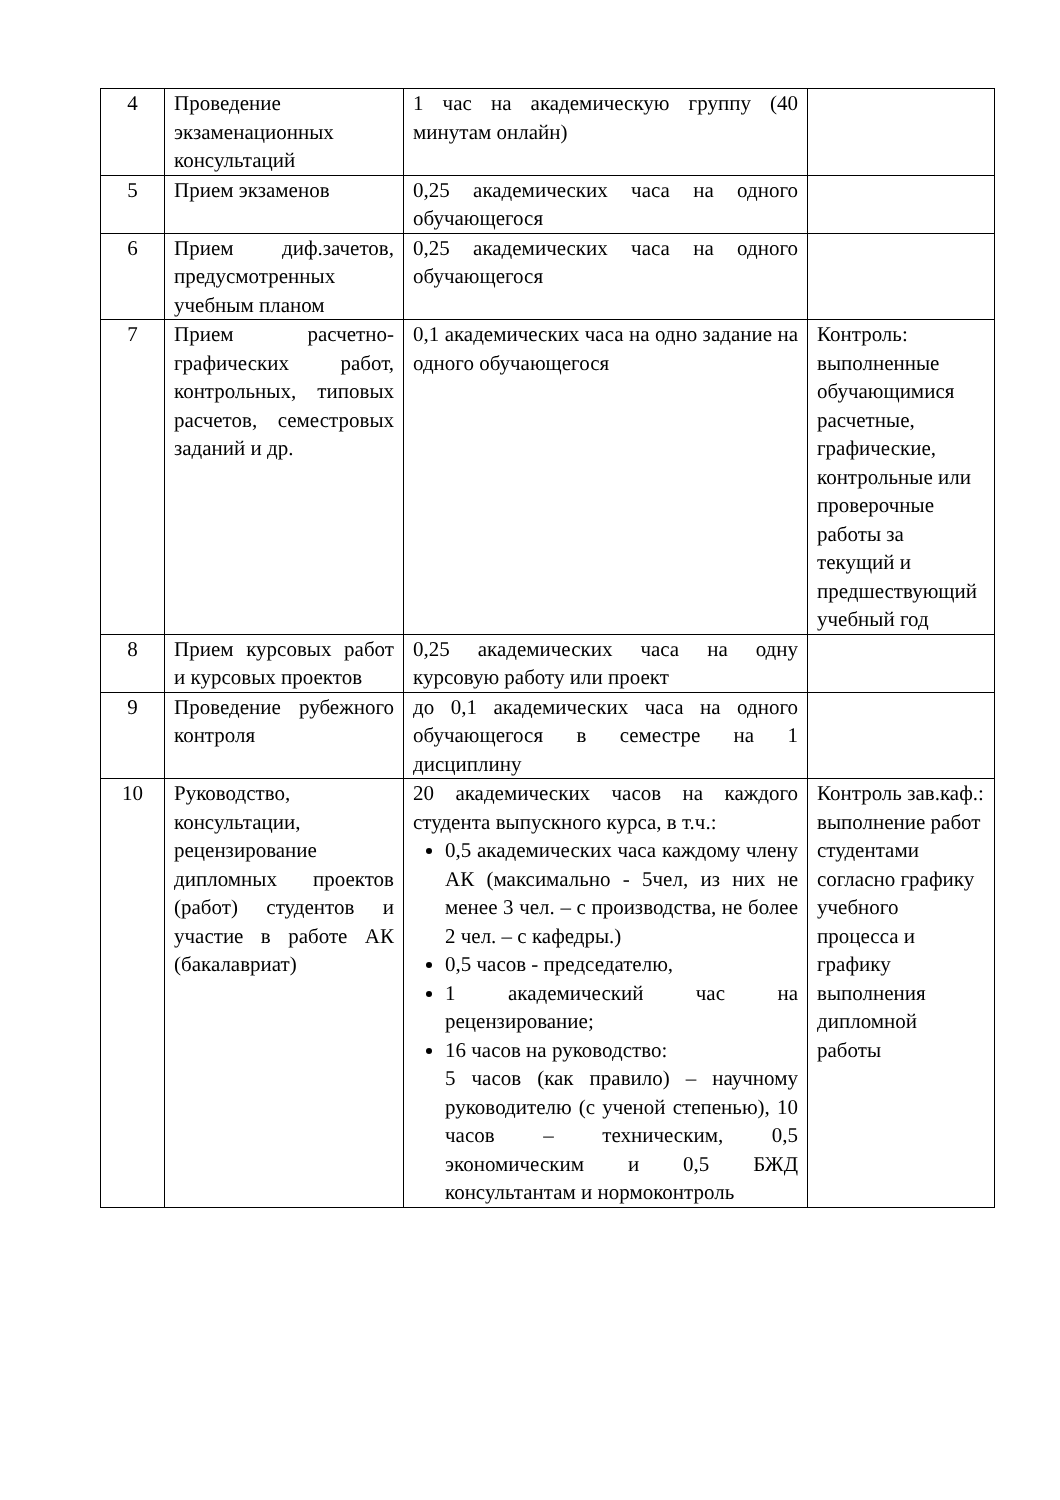| 4 | Проведение экзаменационных консультаций | 1 час на академическую группу (40 минутам онлайн) | |
| 5 | Прием экзаменов | 0,25 академических часа на одного обучающегося | |
| 6 | Прием диф.зачетов, предусмотренных учебным планом | 0,25 академических часа на одного обучающегося | |
| 7 | Прием расчетно-графических работ, контрольных, типовых расчетов, семестровых заданий и др. | 0,1 академических часа на одно задание на одного обучающегося | Контроль: выполненные обучающимися расчетные, графические, контрольные или проверочные работы за текущий и предшествующий учебный год |
| 8 | Прием курсовых работ и курсовых проектов | 0,25 академических часа на одну курсовую работу или проект | |
| 9 | Проведение рубежного контроля | до 0,1 академических часа на одного обучающегося в семестре на 1 дисциплину | |
| 10 | Руководство, консультации, рецензирование дипломных проектов (работ) студентов и участие в работе АК (бакалавриат) | 20 академических часов на каждого студента выпускного курса, в т.ч.: 0,5 академических часа каждому члену АК (максимально - 5чел, из них не менее 3 чел. – с производства, не более 2 чел. – с кафедры.) 0,5 часов - председателю, 1 академический час на рецензирование; 16 часов на руководство: 5 часов (как правило) – научному руководителю (с ученой степенью), 10 часов – техническим, 0,5 экономическим и 0,5 БЖД консультантам и нормоконтроль | Контроль зав.каф.: выполнение работ студентами согласно графику учебного процесса и графику выполнения дипломной работы |